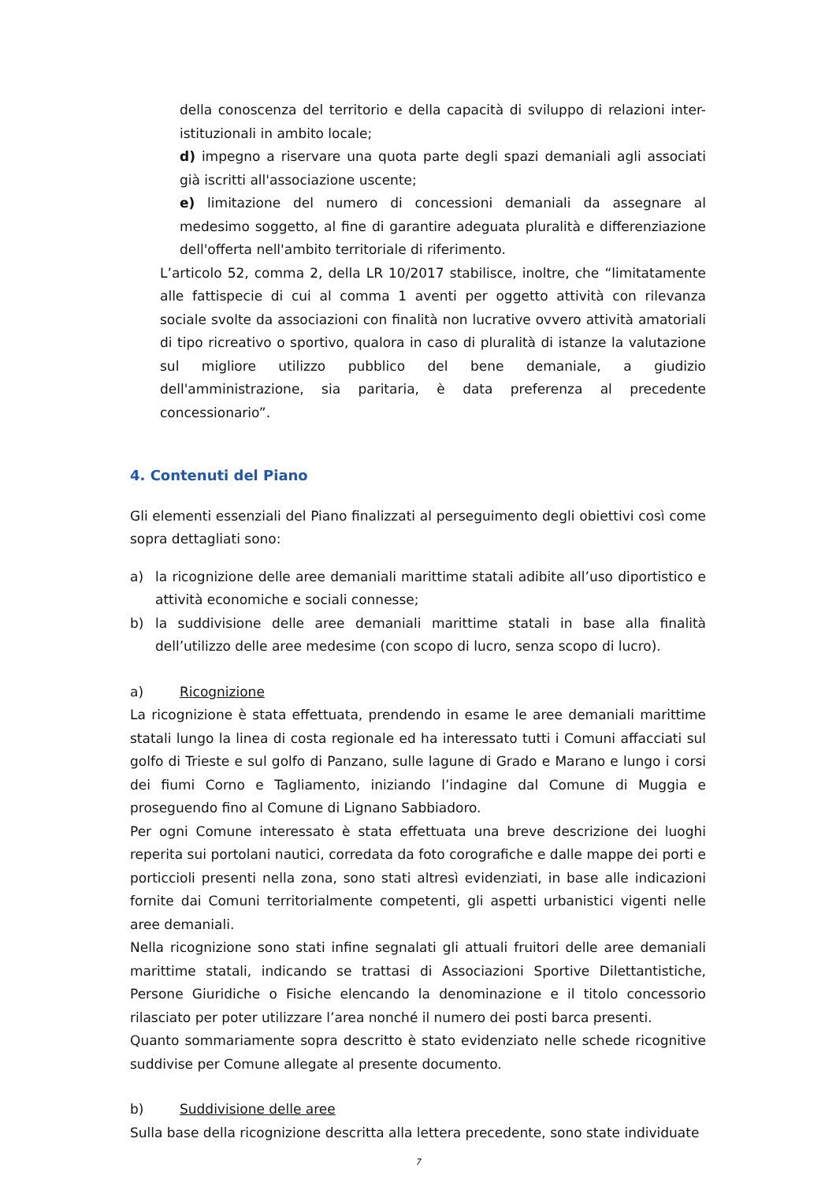della conoscenza del territorio e della capacità di sviluppo di relazioni inter-istituzionali in ambito locale;
d) impegno a riservare una quota parte degli spazi demaniali agli associati già iscritti all'associazione uscente;
e) limitazione del numero di concessioni demaniali da assegnare al medesimo soggetto, al fine di garantire adeguata pluralità e differenziazione dell'offerta nell'ambito territoriale di riferimento.
L’articolo 52, comma 2, della LR 10/2017 stabilisce, inoltre, che “limitatamente alle fattispecie di cui al comma 1 aventi per oggetto attività con rilevanza sociale svolte da associazioni con finalità non lucrative ovvero attività amatoriali di tipo ricreativo o sportivo, qualora in caso di pluralità di istanze la valutazione sul migliore utilizzo pubblico del bene demaniale, a giudizio dell'amministrazione, sia paritaria, è data preferenza al precedente concessionario”.
4. Contenuti del Piano
Gli elementi essenziali del Piano finalizzati al perseguimento degli obiettivi così come sopra dettagliati sono:
a) la ricognizione delle aree demaniali marittime statali adibite all’uso diportistico e attività economiche e sociali connesse;
b) la suddivisione delle aree demaniali marittime statali in base alla finalità dell’utilizzo delle aree medesime (con scopo di lucro, senza scopo di lucro).
a) Ricognizione
La ricognizione è stata effettuata, prendendo in esame le aree demaniali marittime statali lungo la linea di costa regionale ed ha interessato tutti i Comuni affacciati sul golfo di Trieste e sul golfo di Panzano, sulle lagune di Grado e Marano e lungo i corsi dei fiumi Corno e Tagliamento, iniziando l’indagine dal Comune di Muggia e proseguendo fino al Comune di Lignano Sabbiadoro.
Per ogni Comune interessato è stata effettuata una breve descrizione dei luoghi reperita sui portolani nautici, corredata da foto corografiche e dalle mappe dei porti e porticcioli presenti nella zona, sono stati altresì evidenziati, in base alle indicazioni fornite dai Comuni territorialmente competenti, gli aspetti urbanistici vigenti nelle aree demaniali.
Nella ricognizione sono stati infine segnalati gli attuali fruitori delle aree demaniali marittime statali, indicando se trattasi di Associazioni Sportive Dilettantistiche, Persone Giuridiche o Fisiche elencando la denominazione e il titolo concessorio rilasciato per poter utilizzare l’area nonché il numero dei posti barca presenti.
Quanto sommariamente sopra descritto è stato evidenziato nelle schede ricognitive suddivise per Comune allegate al presente documento.
b) Suddivisione delle aree
Sulla base della ricognizione descritta alla lettera precedente, sono state individuate
7